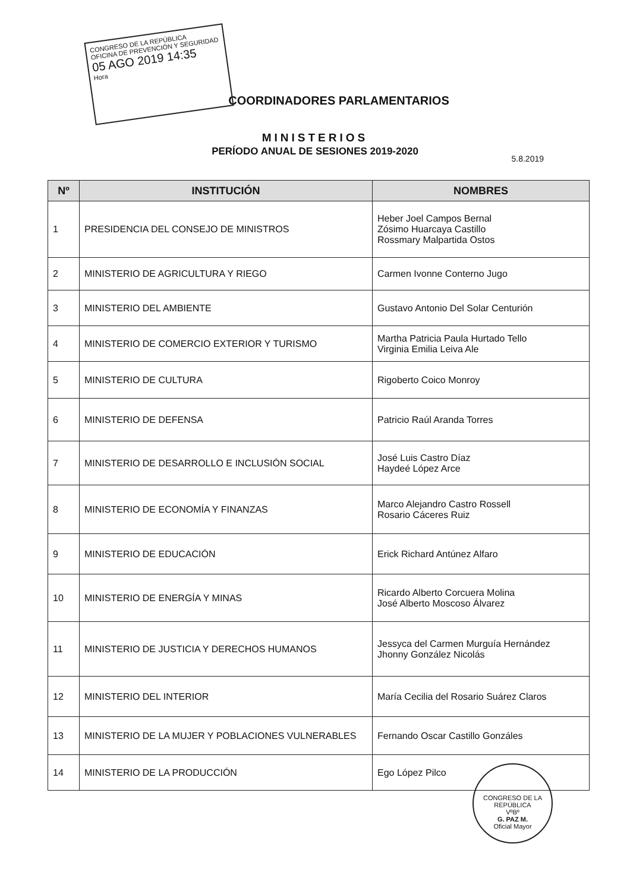CONGRESO DE LA REPÚBLICA
OFICINA DE PREVENCIÓN Y SEGURIDAD
05 AGO 2019 14:35
Hora
COORDINADORES PARLAMENTARIOS
MINISTERIOS
PERÍODO ANUAL DE SESIONES 2019-2020
5.8.2019
| Nº | INSTITUCIÓN | NOMBRES |
| --- | --- | --- |
| 1 | PRESIDENCIA DEL CONSEJO DE MINISTROS | Heber Joel Campos Bernal Zósimo Huarcaya Castillo Rossmary Malpartida Ostos |
| 2 | MINISTERIO DE AGRICULTURA Y RIEGO | Carmen Ivonne Conterno Jugo |
| 3 | MINISTERIO DEL AMBIENTE | Gustavo Antonio Del Solar Centurión |
| 4 | MINISTERIO DE COMERCIO EXTERIOR Y TURISMO | Martha Patricia Paula Hurtado Tello Virginia Emilia Leiva Ale |
| 5 | MINISTERIO DE CULTURA | Rigoberto Coico Monroy |
| 6 | MINISTERIO DE DEFENSA | Patricio Raúl Aranda Torres |
| 7 | MINISTERIO DE DESARROLLO E INCLUSIÓN SOCIAL | José Luis Castro Díaz Haydeé López Arce |
| 8 | MINISTERIO DE ECONOMÍA Y FINANZAS | Marco Alejandro Castro Rossell Rosario Cáceres Ruiz |
| 9 | MINISTERIO DE EDUCACIÓN | Erick Richard Antúnez Alfaro |
| 10 | MINISTERIO DE ENERGÍA Y MINAS | Ricardo Alberto Corcuera Molina José Alberto Moscoso Álvarez |
| 11 | MINISTERIO DE JUSTICIA Y DERECHOS HUMANOS | Jessyca del Carmen Murguía Hernández Jhonny González Nicolás |
| 12 | MINISTERIO DEL INTERIOR | María Cecilia del Rosario Suárez Claros |
| 13 | MINISTERIO DE LA MUJER Y POBLACIONES VULNERABLES | Fernando Oscar Castillo Gonzáles |
| 14 | MINISTERIO DE LA PRODUCCIÓN | Ego López Pilco |
CONGRESO DE LA REPÚBLICA
VºBº
G. PAZ M.
Oficial Mayor